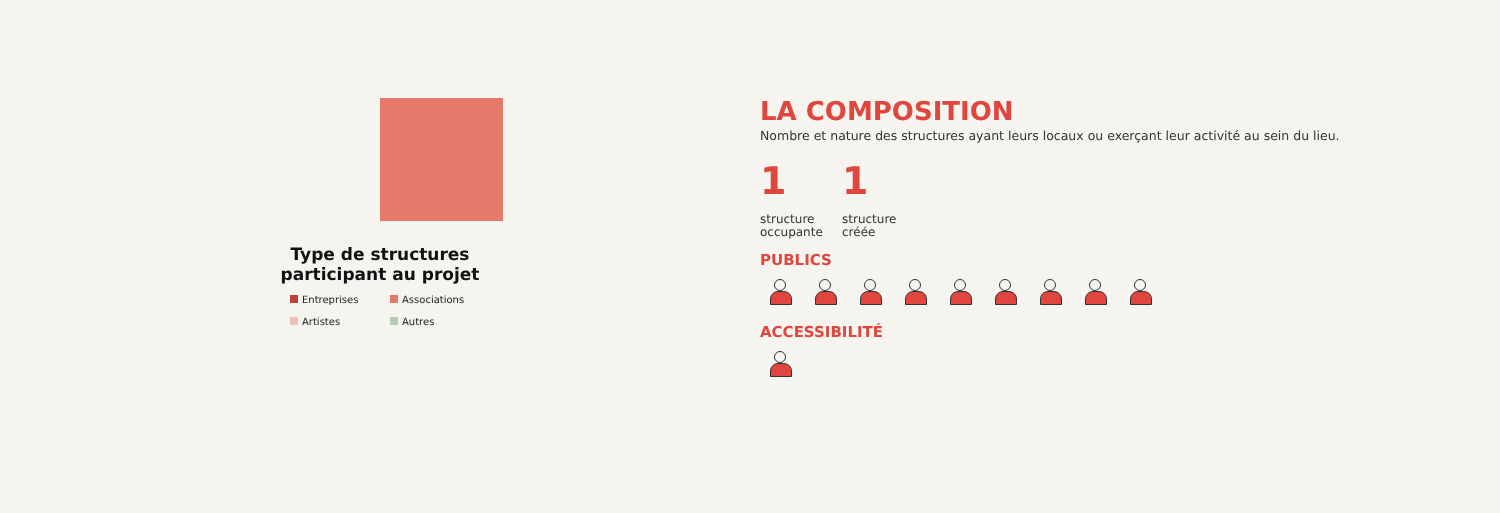Type de structures participant au projet
Entreprises
Associations
Artistes
Autres
LA COMPOSITION
Nombre et nature des structures ayant leurs locaux ou exerçant leur activité au sein du lieu.
1
structure occupante
1
structure créée
PUBLICS
ACCESSIBILITÉ